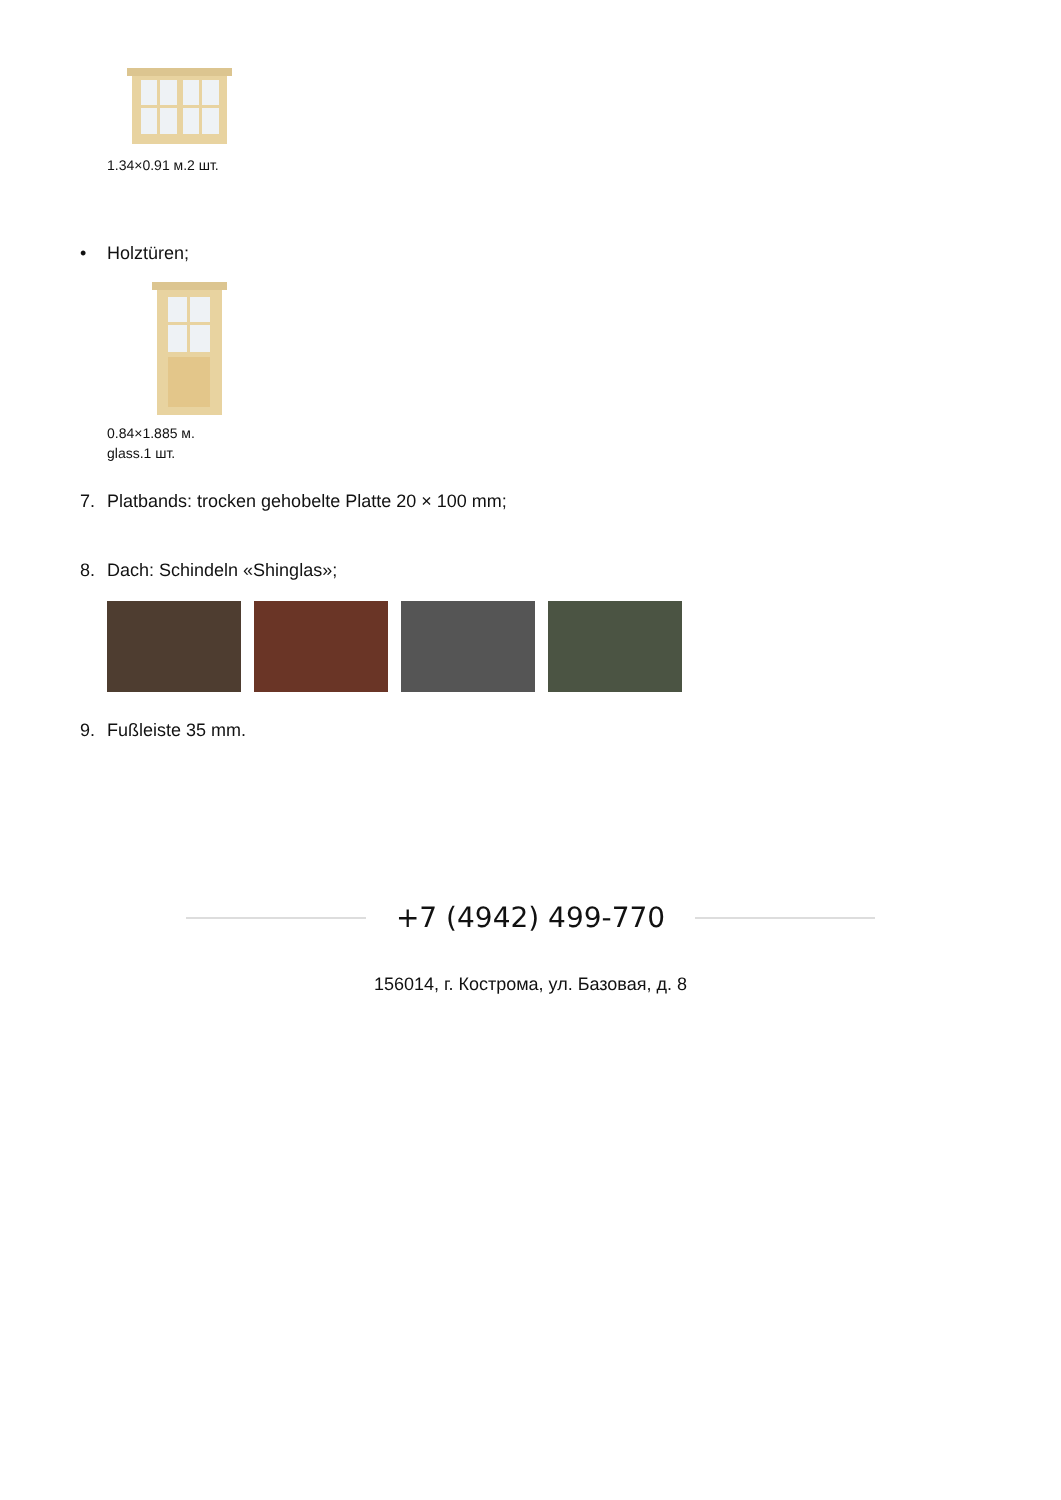1.34×0.91 м.2 шт.
• Holztüren;
0.84×1.885 м.
glass.1 шт.
7. Platbands: trocken gehobelte Platte 20 × 100 mm;
8. Dach: Schindeln «Shinglas»;
9. Fußleiste 35 mm.
+7 (4942) 499-770
156014, г. Кострома, ул. Базовая, д. 8